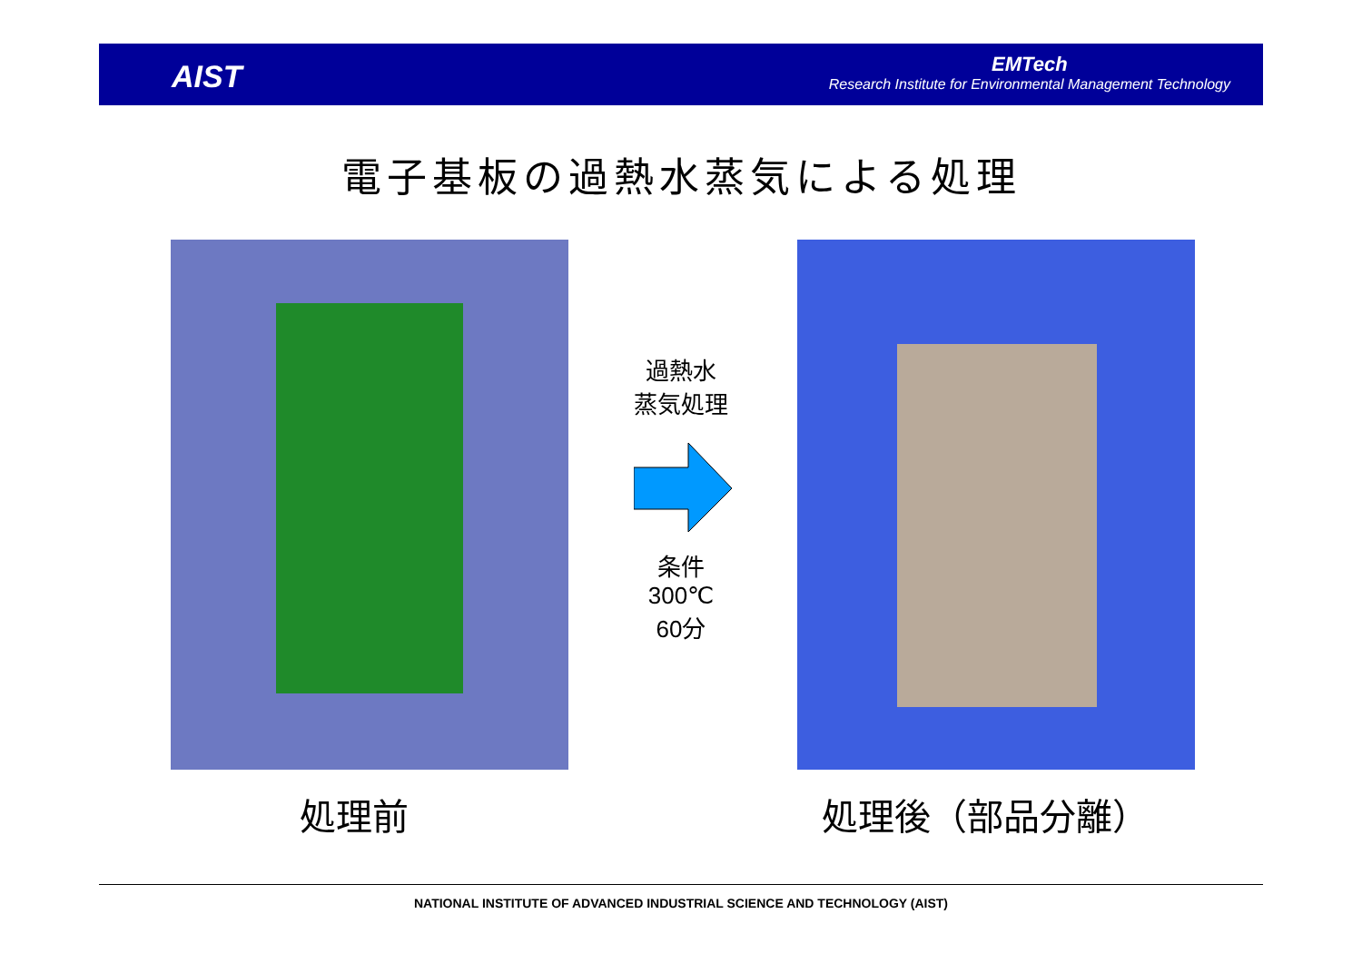AIST
EMTech
Research Institute for Environmental Management Technology
電子基板の過熱水蒸気による処理
過熱水
蒸気処理
条件
300℃
60分
処理前 処理後（部品分離）
NATIONAL INSTITUTE OF ADVANCED INDUSTRIAL SCIENCE AND TECHNOLOGY (AIST)